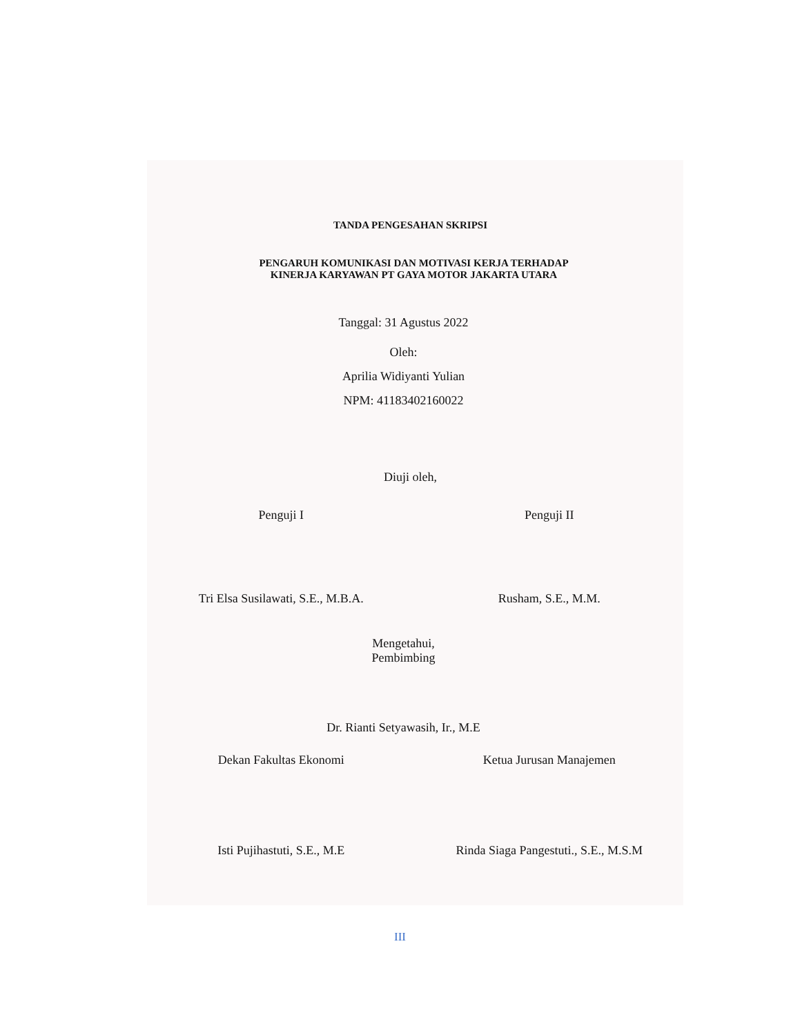TANDA PENGESAHAN SKRIPSI
PENGARUH KOMUNIKASI DAN MOTIVASI KERJA TERHADAP
KINERJA KARYAWAN PT GAYA MOTOR JAKARTA UTARA
Tanggal: 31 Agustus 2022
Oleh:
Aprilia Widiyanti Yulian
NPM: 41183402160022
Diuji oleh,
Penguji I Penguji II
Tri Elsa Susilawati, S.E., M.B.A.
Rusham, S.E., M.M.
Mengetahui,
Pembimbing
Dr. Rianti Setyawasih, Ir., M.E
Dekan Fakultas Ekonomi Ketua Jurusan Manajemen
Isti Pujihastuti, S.E., M.E Rinda Siaga Pangestuti., S.E., M.S.M
III